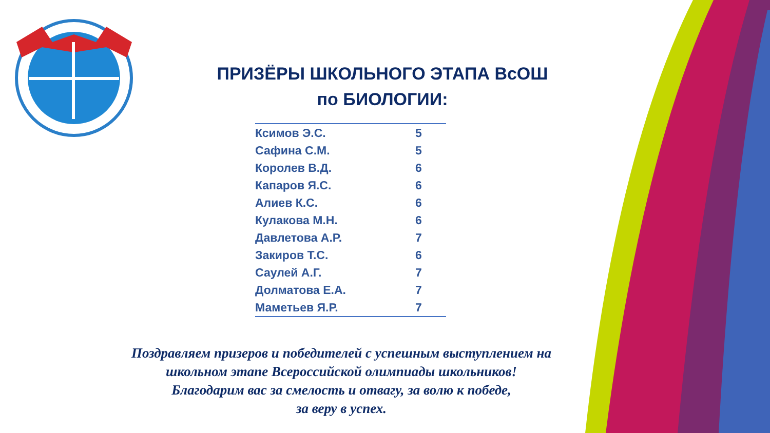ПРИЗЁРЫ ШКОЛЬНОГО ЭТАПА ВсОШ
по БИОЛОГИИ:
| Ксимов Э.С. | 5 |
| Сафина С.М. | 5 |
| Королев В.Д. | 6 |
| Капаров Я.С. | 6 |
| Алиев К.С. | 6 |
| Кулакова М.Н. | 6 |
| Давлетова А.Р. | 7 |
| Закиров Т.С. | 6 |
| Саулей А.Г. | 7 |
| Долматова Е.А. | 7 |
| Маметьев Я.Р. | 7 |
Поздравляем призеров и победителей с успешным выступлением на
школьном этапе Всероссийской олимпиады школьников!
Благодарим вас за смелость и отвагу, за волю к победе,
за веру в успех.